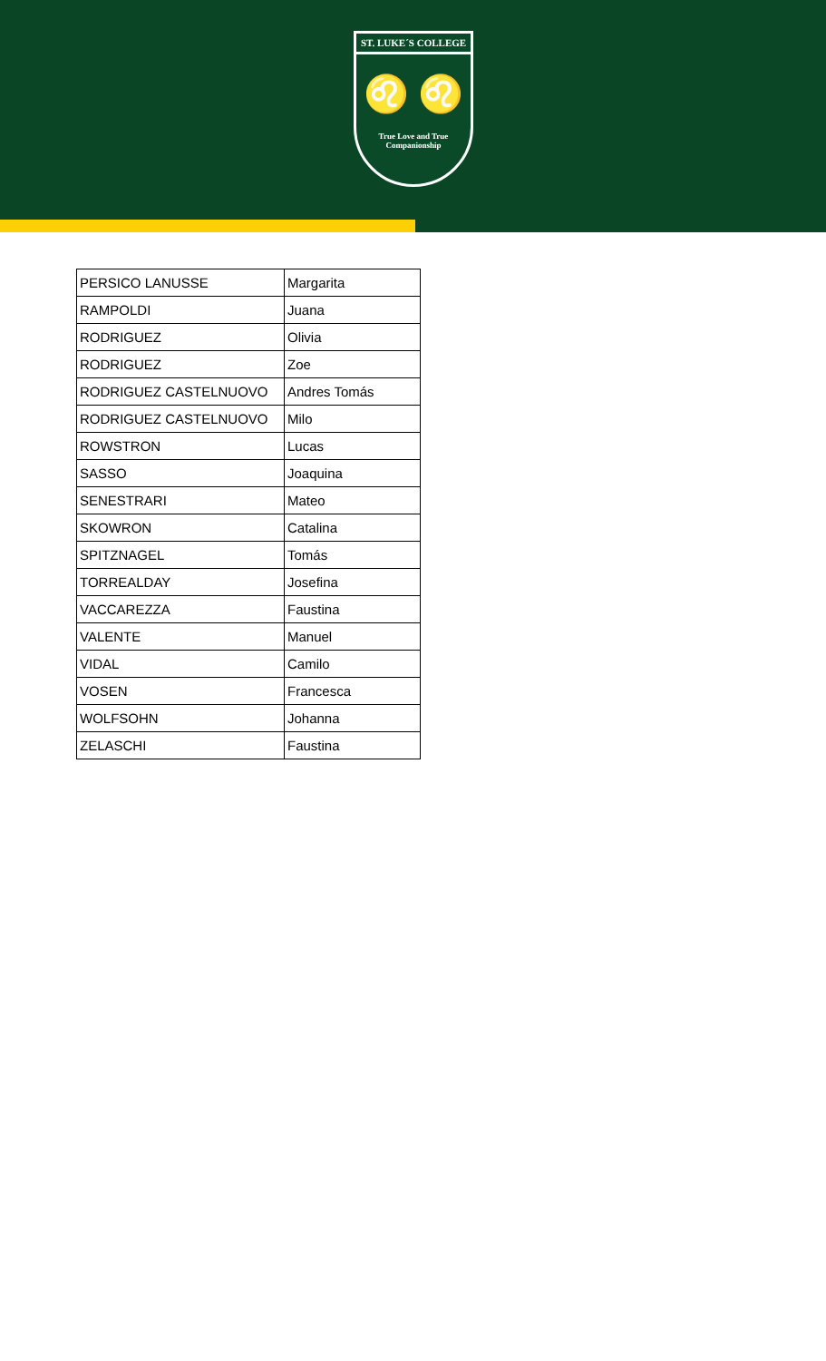ST. LUKE´S COLLEGE
♌ ♌
True Love and True
Companionship
| PERSICO LANUSSE | Margarita |
| RAMPOLDI | Juana |
| RODRIGUEZ | Olivia |
| RODRIGUEZ | Zoe |
| RODRIGUEZ CASTELNUOVO | Andres Tomás |
| RODRIGUEZ CASTELNUOVO | Milo |
| ROWSTRON | Lucas |
| SASSO | Joaquina |
| SENESTRARI | Mateo |
| SKOWRON | Catalina |
| SPITZNAGEL | Tomás |
| TORREALDAY | Josefina |
| VACCAREZZA | Faustina |
| VALENTE | Manuel |
| VIDAL | Camilo |
| VOSEN | Francesca |
| WOLFSOHN | Johanna |
| ZELASCHI | Faustina |